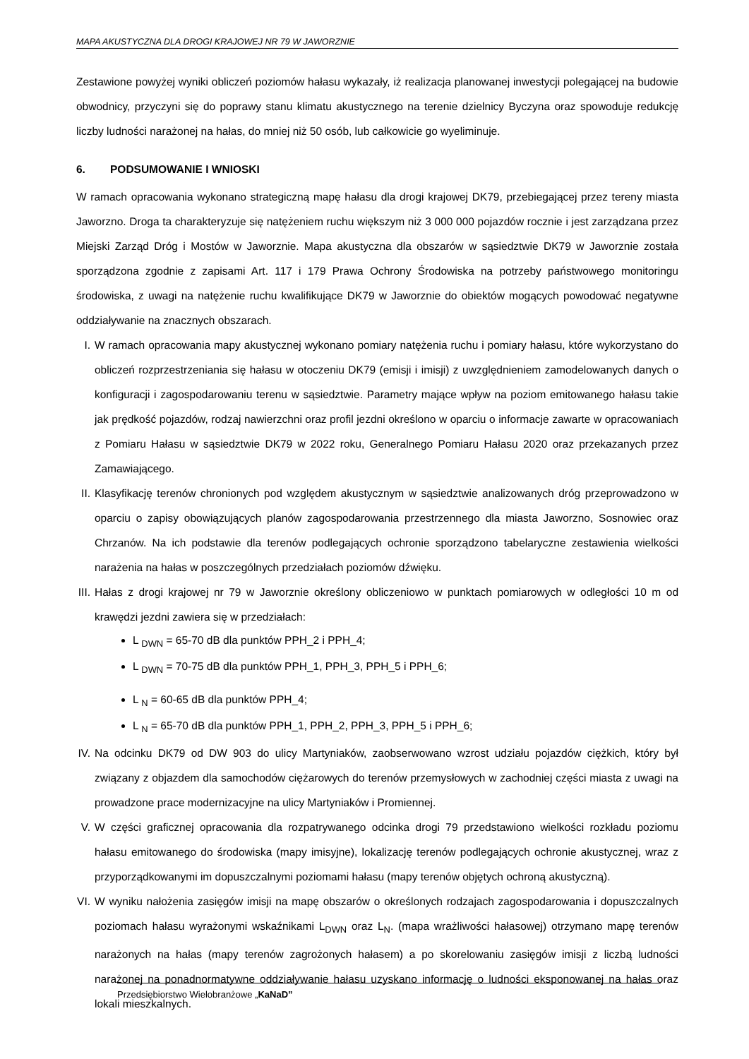MAPA AKUSTYCZNA DLA DROGI KRAJOWEJ NR 79 W JAWORZNIE
Zestawione powyżej wyniki obliczeń poziomów hałasu wykazały, iż realizacja planowanej inwestycji polegającej na budowie obwodnicy, przyczyni się do poprawy stanu klimatu akustycznego na terenie dzielnicy Byczyna oraz spowoduje redukcję liczby ludności narażonej na hałas, do mniej niż 50 osób, lub całkowicie go wyeliminuje.
6. PODSUMOWANIE I WNIOSKI
W ramach opracowania wykonano strategiczną mapę hałasu dla drogi krajowej DK79, przebiegającej przez tereny miasta Jaworzno. Droga ta charakteryzuje się natężeniem ruchu większym niż 3 000 000 pojazdów rocznie i jest zarządzana przez Miejski Zarząd Dróg i Mostów w Jaworznie. Mapa akustyczna dla obszarów w sąsiedztwie DK79 w Jaworznie została sporządzona zgodnie z zapisami Art. 117 i 179 Prawa Ochrony Środowiska na potrzeby państwowego monitoringu środowiska, z uwagi na natężenie ruchu kwalifikujące DK79 w Jaworznie do obiektów mogących powodować negatywne oddziaływanie na znacznych obszarach.
I.
W ramach opracowania mapy akustycznej wykonano pomiary natężenia ruchu i pomiary hałasu, które wykorzystano do obliczeń rozprzestrzeniania się hałasu w otoczeniu DK79 (emisji i imisji) z uwzględnieniem zamodelowanych danych o konfiguracji i zagospodarowaniu terenu w sąsiedztwie. Parametry mające wpływ na poziom emitowanego hałasu takie jak prędkość pojazdów, rodzaj nawierzchni oraz profil jezdni określono w oparciu o informacje zawarte w opracowaniach z Pomiaru Hałasu w sąsiedztwie DK79 w 2022 roku, Generalnego Pomiaru Hałasu 2020 oraz przekazanych przez Zamawiającego.
II.
Klasyfikację terenów chronionych pod względem akustycznym w sąsiedztwie analizowanych dróg przeprowadzono w oparciu o zapisy obowiązujących planów zagospodarowania przestrzennego dla miasta Jaworzno, Sosnowiec oraz Chrzanów. Na ich podstawie dla terenów podlegających ochronie sporządzono tabelaryczne zestawienia wielkości narażenia na hałas w poszczególnych przedziałach poziomów dźwięku.
III.
Hałas z drogi krajowej nr 79 w Jaworznie określony obliczeniowo w punktach pomiarowych w odległości 10 m od krawędzi jezdni zawiera się w przedziałach:
L <sub>DWN</sub> = 65-70 dB dla punktów PPH_2 i PPH_4;
L <sub>DWN</sub> = 70-75 dB dla punktów PPH_1, PPH_3, PPH_5 i PPH_6;
L <sub>N</sub> = 60-65 dB dla punktów PPH_4;
L <sub>N</sub> = 65-70 dB dla punktów PPH_1, PPH_2, PPH_3, PPH_5 i PPH_6;
IV.
Na odcinku DK79 od DW 903 do ulicy Martyniaków, zaobserwowano wzrost udziału pojazdów ciężkich, który był związany z objazdem dla samochodów ciężarowych do terenów przemysłowych w zachodniej części miasta z uwagi na prowadzone prace modernizacyjne na ulicy Martyniaków i Promiennej.
V.
W części graficznej opracowania dla rozpatrywanego odcinka drogi 79 przedstawiono wielkości rozkładu poziomu hałasu emitowanego do środowiska (mapy imisyjne), lokalizację terenów podlegających ochronie akustycznej, wraz z przyporządkowanymi im dopuszczalnymi poziomami hałasu (mapy terenów objętych ochroną akustyczną).
VI.
W wyniku nałożenia zasięgów imisji na mapę obszarów o określonych rodzajach zagospodarowania i dopuszczalnych poziomach hałasu wyrażonymi wskaźnikami L<sub>DWN</sub> oraz L<sub>N</sub>. (mapa wrażliwości hałasowej) otrzymano mapę terenów narażonych na hałas (mapy terenów zagrożonych hałasem) a po skorelowaniu zasięgów imisji z liczbą ludności narażonej na ponadnormatywne oddziaływanie hałasu uzyskano informację o ludności eksponowanej na hałas oraz lokali mieszkalnych.
Przedsiębiorstwo Wielobranżowe „KaNaD”